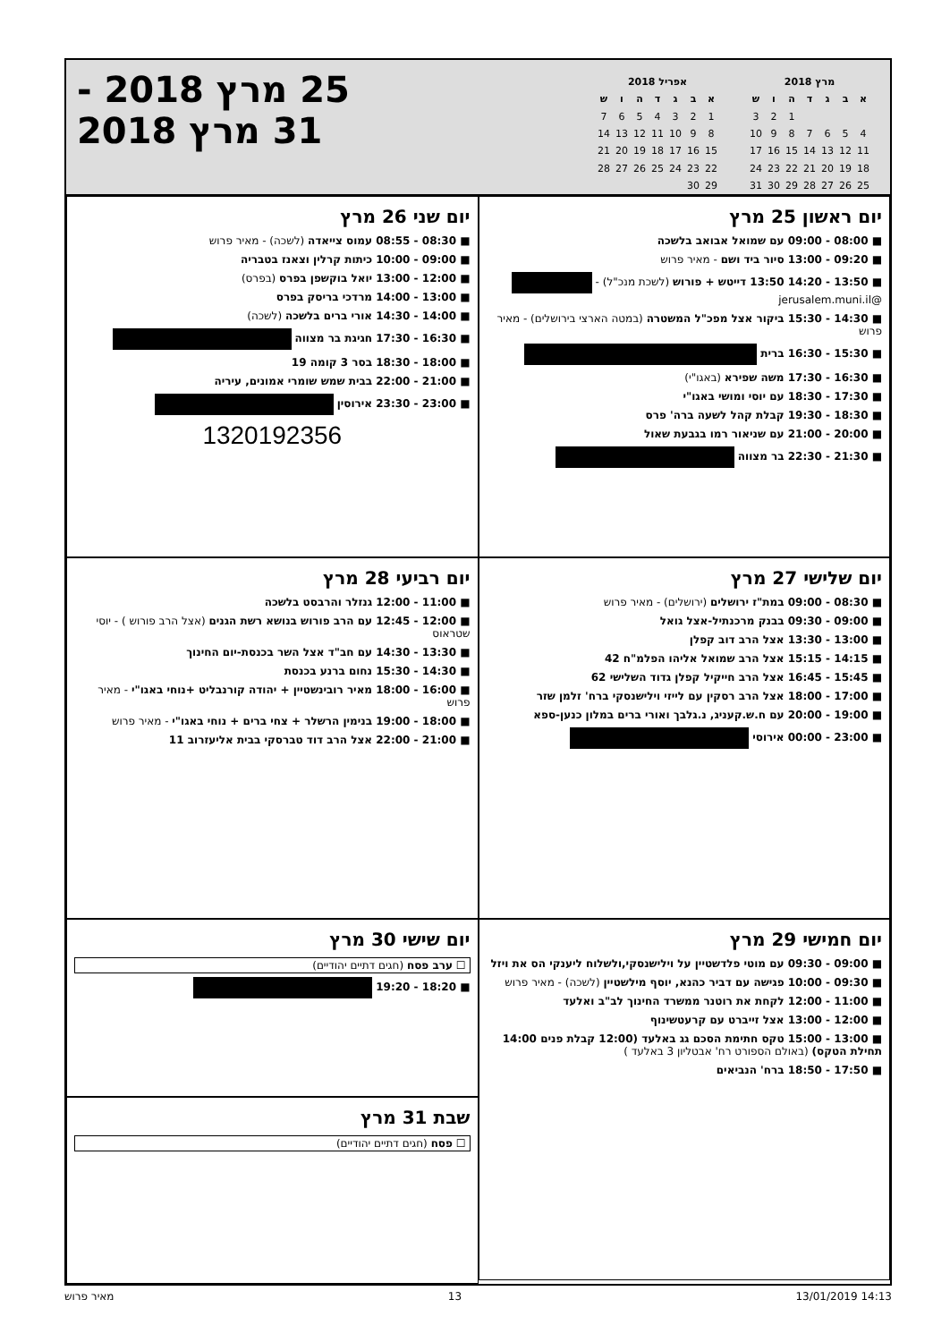| מרץ 2018 | | | | | | |
| --- | --- | --- | --- | --- | --- | --- |
| א | ב | ג | ד | ה | ו | ש |
| | | | | 1 | 2 | 3 |
| 4 | 5 | 6 | 7 | 8 | 9 | 10 |
| 11 | 12 | 13 | 14 | 15 | 16 | 17 |
| 18 | 19 | 20 | 21 | 22 | 23 | 24 |
| 25 | 26 | 27 | 28 | 29 | 30 | 31 |
| אפריל 2018 | | | | | | |
| --- | --- | --- | --- | --- | --- | --- |
| א | ב | ג | ד | ה | ו | ש |
| 1 | 2 | 3 | 4 | 5 | 6 | 7 |
| 8 | 9 | 10 | 11 | 12 | 13 | 14 |
| 15 | 16 | 17 | 18 | 19 | 20 | 21 |
| 22 | 23 | 24 | 25 | 26 | 27 | 28 |
| 29 | 30 | | | | | |
25 מרץ 2018 -
31 מרץ 2018
יום ראשון 25 מרץ
■ 08:00 - 09:00 עם שמואל אבואב בלשכה
■ 09:20 - 13:00 סיור ביד ושם - מאיר פרוש
■ 13:50 - 14:20 13:50 דייטש + פורוש (לשכת מנכ"ל) - @jerusalem.muni.il
■ 14:30 - 15:30 ביקור אצל מפכ"ל המשטרה (במטה הארצי בירושלים) - מאיר פרוש
■ 15:30 - 16:30 ברית
■ 16:30 - 17:30 משה שפירא (באגו"י)
■ 17:30 - 18:30 עם יוסי ומושי באגו"י
■ 18:30 - 19:30 קבלת קהל לשעה ברה' פרס
■ 20:00 - 21:00 עם שניאור רמו בגבעת שאול
■ 21:30 - 22:30 בר מצווה
יום שני 26 מרץ
■ 08:30 - 08:55 עמוס צייאדה (לשכה) - מאיר פרוש
■ 09:00 - 10:00 כיתות קרלין וצאנז בטבריה
■ 12:00 - 13:00 יואל בוקשפן בפרס (בפרס)
■ 13:00 - 14:00 מרדכי בריסק בפרס
■ 14:00 - 14:30 אורי ברים בלשכה (לשכה)
■ 16:30 - 17:30 חגיגת בר מצווה
■ 18:00 - 18:30 בסר 3 קומה 19
■ 21:00 - 22:00 בבית שמש שומרי אמונים, עיריה
■ 23:00 - 23:30 אירוסין
1320192356
יום שלישי 27 מרץ
■ 08:30 - 09:00 במת"ז ירושלים (ירושלים) - מאיר פרוש
■ 09:00 - 09:30 בבנק מרכנתיל-אצל גואל
■ 13:00 - 13:30 אצל הרב דוב קפלן
■ 14:15 - 15:15 אצל הרב שמואל אליהו הפלמ"ח 42
■ 15:45 - 16:45 אצל הרב חייקיל קפלן גדוד השלישי 62
■ 17:00 - 18:00 אצל הרב רסקין עם לייזי וילישנסקי ברח' זלמן שזר
■ 19:00 - 20:00 עם ח.ש.קעניג, נ.גלבך ואורי ברים במלון כנען-ספא
■ 23:00 - 00:00 אירוסי
יום רביעי 28 מרץ
■ 11:00 - 12:00 גנזלר והרבסט בלשכה
■ 12:00 - 12:45 עם הרב פורוש בנושא רשת הגנים (אצל הרב פורוש ) - יוסי שטראוס
■ 13:30 - 14:30 עם חב"ד אצל השר בכנסת-יום החינוך
■ 14:30 - 15:30 נחום ברנע בכנסת
■ 16:00 - 18:00 מאיר רובינשטיין + יהודה קורנבליט +נוחי באגו"י - מאיר פרוש
■ 18:00 - 19:00 בנימין הרשלר + צחי ברים + נוחי באגו"י - מאיר פרוש
■ 21:00 - 22:00 אצל הרב דוד טברסקי בבית אליעזרוב 11
יום חמישי 29 מרץ
■ 09:00 - 09:30 עם מוטי פלדשטיין על וילישנסקי,ולשלוח ליענקי הס את ויזל
■ 09:30 - 10:00 פגישה עם דביר כהנא, יוסף מילשטיין (לשכה) - מאיר פרוש
■ 11:00 - 12:00 לקחת את רוטנר ממשרד החינוך לב"ב ואלעד
■ 12:00 - 13:00 אצל זייברט עם קרעטשינוף
■ 13:00 - 15:00 טקס חתימת הסכם גג באלעד (12:00 קבלת פנים 14:00 תחילת הטקס) (באולם הספורט רח' אבטליון 3 באלעד )
■ 17:50 - 18:50 ברח' הנביאים
יום שישי 30 מרץ
☐ ערב פסח (חגים דתיים יהודיים)
■ 18:20 - 19:20
שבת 31 מרץ
☐ פסח (חגים דתיים יהודיים)
מאיר פרוש 13 13/01/2019 14:13